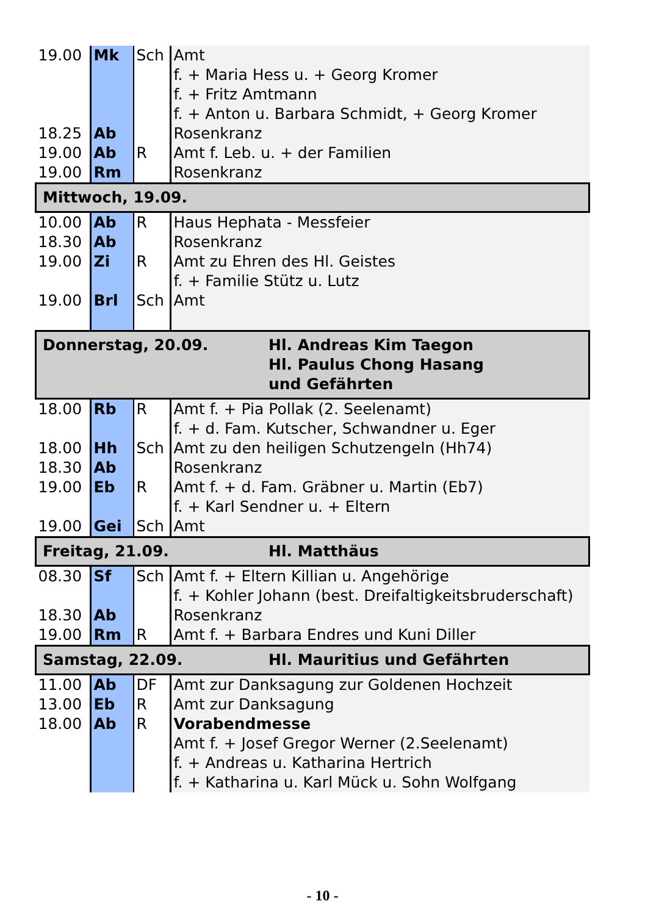| 19.00 | Mk | Sch | Amt f. + Maria Hess u. + Georg Kromer f. + Fritz Amtmann f. + Anton u. Barbara Schmidt, + Georg Kromer |
| 18.25 | Ab | | Rosenkranz |
| 19.00 | Ab | R | Amt f. Leb. u. + der Familien |
| 19.00 | Rm | | Rosenkranz |
| Mittwoch, 19.09. | | | |
| 10.00 | Ab | R | Haus Hephata - Messfeier |
| 18.30 | Ab | | Rosenkranz |
| 19.00 | Zi | R | Amt zu Ehren des Hl. Geistes f. + Familie Stütz u. Lutz |
| 19.00 | Brl | Sch | Amt |
| Donnerstag, 20.09. Hl. Andreas Kim Taegon Hl. Paulus Chong Hasang und Gefährten | | | |
| 18.00 | Rb | R | Amt f. + Pia Pollak (2. Seelenamt) f. + d. Fam. Kutscher, Schwandner u. Eger |
| 18.00 | Hh | Sch | Amt zu den heiligen Schutzengeln (Hh74) |
| 18.30 | Ab | | Rosenkranz |
| 19.00 | Eb | R | Amt f. + d. Fam. Gräbner u. Martin (Eb7) f. + Karl Sendner u. + Eltern |
| 19.00 | Gei | Sch | Amt |
| Freitag, 21.09. Hl. Matthäus | | | |
| 08.30 | Sf | Sch | Amt f. + Eltern Killian u. Angehörige f. + Kohler Johann (best. Dreifaltigkeitsbruderschaft) |
| 18.30 | Ab | | Rosenkranz |
| 19.00 | Rm | R | Amt f. + Barbara Endres und Kuni Diller |
| Samstag, 22.09. Hl. Mauritius und Gefährten | | | |
| 11.00 | Ab | DF | Amt zur Danksagung zur Goldenen Hochzeit |
| 13.00 | Eb | R | Amt zur Danksagung |
| 18.00 | Ab | R | Vorabendmesse Amt f. + Josef Gregor Werner (2.Seelenamt) f. + Andreas u. Katharina Hertrich f. + Katharina u. Karl Mück u. Sohn Wolfgang |
- 10 -